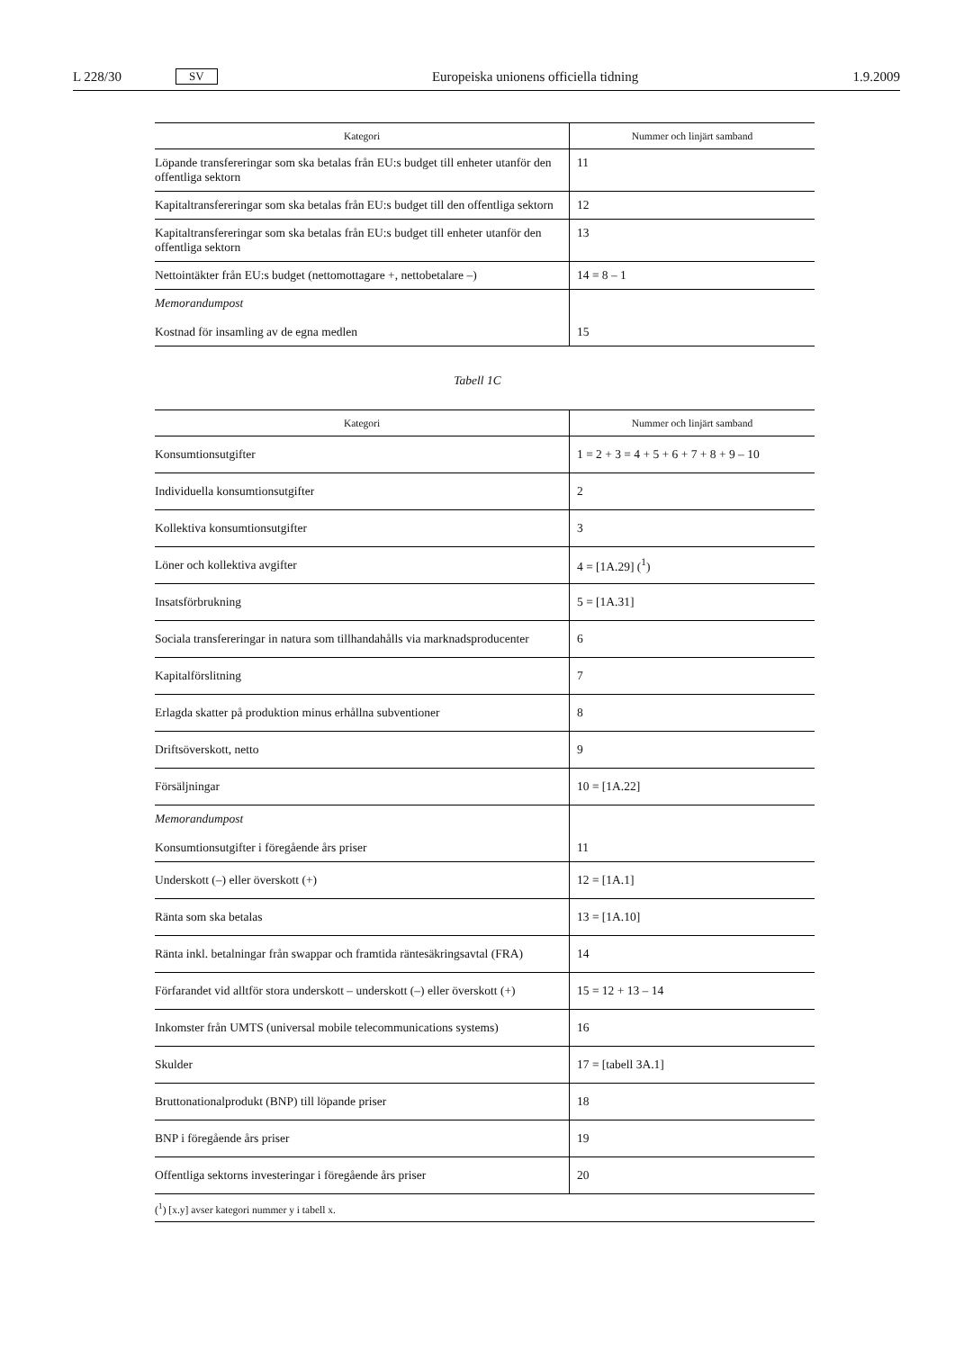L 228/30 SV Europeiska unionens officiella tidning 1.9.2009
| Kategori | Nummer och linjärt samband |
| --- | --- |
| Löpande transfereringar som ska betalas från EU:s budget till enheter utanför den offentliga sektorn | 11 |
| Kapitaltransfereringar som ska betalas från EU:s budget till den offentliga sektorn | 12 |
| Kapitaltransfereringar som ska betalas från EU:s budget till enheter utanför den offentliga sektorn | 13 |
| Nettointäkter från EU:s budget (nettomottagare +, nettobetalare –) | 14 = 8 – 1 |
| Memorandumpost Kostnad för insamling av de egna medlen | 15 |
Tabell 1C
| Kategori | Nummer och linjärt samband |
| --- | --- |
| Konsumtionsutgifter | 1 = 2 + 3 = 4 + 5 + 6 + 7 + 8 + 9 – 10 |
| Individuella konsumtionsutgifter | 2 |
| Kollektiva konsumtionsutgifter | 3 |
| Löner och kollektiva avgifter | 4 = [1A.29] (<sup>1</sup>) |
| Insatsförbrukning | 5 = [1A.31] |
| Sociala transfereringar in natura som tillhandahålls via marknadsproducenter | 6 |
| Kapitalförslitning | 7 |
| Erlagda skatter på produktion minus erhållna subventioner | 8 |
| Driftsöverskott, netto | 9 |
| Försäljningar | 10 = [1A.22] |
| Memorandumpost Konsumtionsutgifter i föregående års priser | 11 |
| Underskott (–) eller överskott (+) | 12 = [1A.1] |
| Ränta som ska betalas | 13 = [1A.10] |
| Ränta inkl. betalningar från swappar och framtida räntesäkringsavtal (FRA) | 14 |
| Förfarandet vid alltför stora underskott – underskott (–) eller överskott (+) | 15 = 12 + 13 – 14 |
| Inkomster från UMTS (universal mobile telecommunications systems) | 16 |
| Skulder | 17 = [tabell 3A.1] |
| Bruttonationalprodukt (BNP) till löpande priser | 18 |
| BNP i föregående års priser | 19 |
| Offentliga sektorns investeringar i föregående års priser | 20 |
| (<sup>1</sup>) [x.y] avser kategori nummer y i tabell x. | |